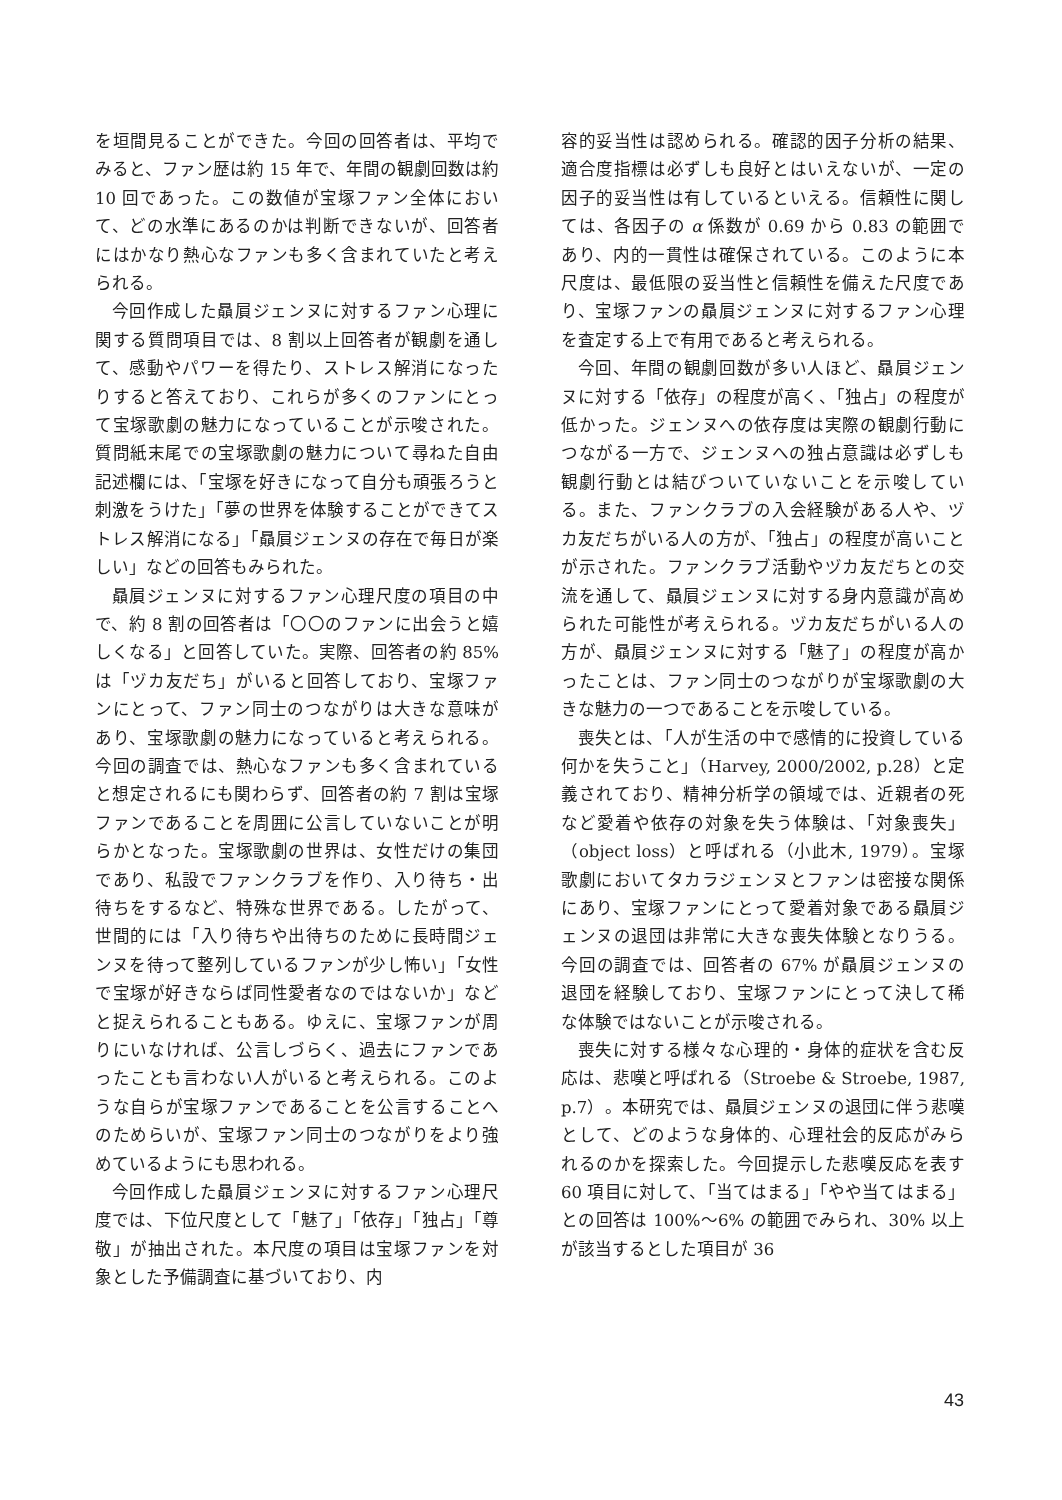を垣間見ることができた。今回の回答者は、平均でみると、ファン歴は約 15 年で、年間の観劇回数は約 10 回であった。この数値が宝塚ファン全体において、どの水準にあるのかは判断できないが、回答者にはかなり熱心なファンも多く含まれていたと考えられる。
今回作成した贔屓ジェンヌに対するファン心理に関する質問項目では、8 割以上回答者が観劇を通して、感動やパワーを得たり、ストレス解消になったりすると答えており、これらが多くのファンにとって宝塚歌劇の魅力になっていることが示唆された。質問紙末尾での宝塚歌劇の魅力について尋ねた自由記述欄には、「宝塚を好きになって自分も頑張ろうと刺激をうけた」「夢の世界を体験することができてストレス解消になる」「贔屓ジェンヌの存在で毎日が楽しい」などの回答もみられた。
贔屓ジェンヌに対するファン心理尺度の項目の中で、約 8 割の回答者は「〇〇のファンに出会うと嬉しくなる」と回答していた。実際、回答者の約 85% は「ヅカ友だち」がいると回答しており、宝塚ファンにとって、ファン同士のつながりは大きな意味があり、宝塚歌劇の魅力になっていると考えられる。今回の調査では、熱心なファンも多く含まれていると想定されるにも関わらず、回答者の約 7 割は宝塚ファンであることを周囲に公言していないことが明らかとなった。宝塚歌劇の世界は、女性だけの集団であり、私設でファンクラブを作り、入り待ち・出待ちをするなど、特殊な世界である。したがって、世間的には「入り待ちや出待ちのために長時間ジェンヌを待って整列しているファンが少し怖い」「女性で宝塚が好きならば同性愛者なのではないか」などと捉えられることもある。ゆえに、宝塚ファンが周りにいなければ、公言しづらく、過去にファンであったことも言わない人がいると考えられる。このような自らが宝塚ファンであることを公言することへのためらいが、宝塚ファン同士のつながりをより強めているようにも思われる。
今回作成した贔屓ジェンヌに対するファン心理尺度では、下位尺度として「魅了」「依存」「独占」「尊敬」が抽出された。本尺度の項目は宝塚ファンを対象とした予備調査に基づいており、内
容的妥当性は認められる。確認的因子分析の結果、適合度指標は必ずしも良好とはいえないが、一定の因子的妥当性は有しているといえる。信頼性に関しては、各因子の α 係数が 0.69 から 0.83 の範囲であり、内的一貫性は確保されている。このように本尺度は、最低限の妥当性と信頼性を備えた尺度であり、宝塚ファンの贔屓ジェンヌに対するファン心理を査定する上で有用であると考えられる。
今回、年間の観劇回数が多い人ほど、贔屓ジェンヌに対する「依存」の程度が高く、「独占」の程度が低かった。ジェンヌへの依存度は実際の観劇行動につながる一方で、ジェンヌへの独占意識は必ずしも観劇行動とは結びついていないことを示唆している。また、ファンクラブの入会経験がある人や、ヅカ友だちがいる人の方が、「独占」の程度が高いことが示された。ファンクラブ活動やヅカ友だちとの交流を通して、贔屓ジェンヌに対する身内意識が高められた可能性が考えられる。ヅカ友だちがいる人の方が、贔屓ジェンヌに対する「魅了」の程度が高かったことは、ファン同士のつながりが宝塚歌劇の大きな魅力の一つであることを示唆している。
喪失とは、「人が生活の中で感情的に投資している何かを失うこと」（Harvey, 2000/2002, p.28）と定義されており、精神分析学の領域では、近親者の死など愛着や依存の対象を失う体験は、「対象喪失」（object loss）と呼ばれる（小此木, 1979）。宝塚歌劇においてタカラジェンヌとファンは密接な関係にあり、宝塚ファンにとって愛着対象である贔屓ジェンヌの退団は非常に大きな喪失体験となりうる。今回の調査では、回答者の 67% が贔屓ジェンヌの退団を経験しており、宝塚ファンにとって決して稀な体験ではないことが示唆される。
喪失に対する様々な心理的・身体的症状を含む反応は、悲嘆と呼ばれる（Stroebe & Stroebe, 1987, p.7）。本研究では、贔屓ジェンヌの退団に伴う悲嘆として、どのような身体的、心理社会的反応がみられるのかを探索した。今回提示した悲嘆反応を表す 60 項目に対して、「当てはまる」「やや当てはまる」との回答は 100%～6% の範囲でみられ、30% 以上が該当するとした項目が 36
43